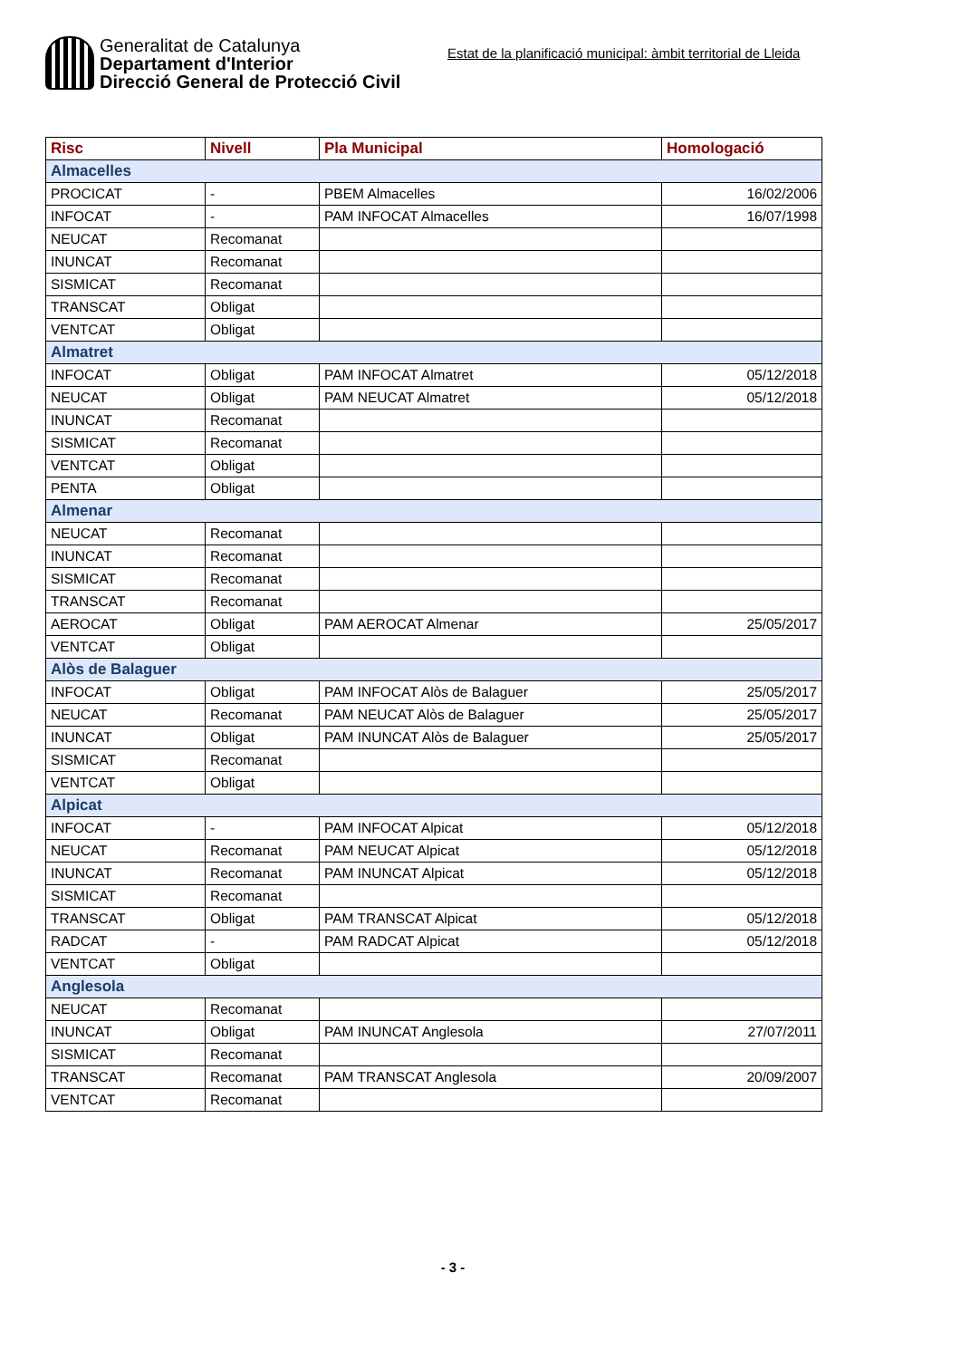Generalitat de Catalunya
Departament d'Interior
Direcció General de Protecció Civil
Estat de la planificació municipal: àmbit territorial de Lleida
| Risc | Nivell | Pla Municipal | Homologació |
| --- | --- | --- | --- |
| Almacelles | | | |
| PROCICAT | - | PBEM Almacelles | 16/02/2006 |
| INFOCAT | - | PAM INFOCAT Almacelles | 16/07/1998 |
| NEUCAT | Recomanat | | |
| INUNCAT | Recomanat | | |
| SISMICAT | Recomanat | | |
| TRANSCAT | Obligat | | |
| VENTCAT | Obligat | | |
| Almatret | | | |
| INFOCAT | Obligat | PAM INFOCAT Almatret | 05/12/2018 |
| NEUCAT | Obligat | PAM NEUCAT Almatret | 05/12/2018 |
| INUNCAT | Recomanat | | |
| SISMICAT | Recomanat | | |
| VENTCAT | Obligat | | |
| PENTA | Obligat | | |
| Almenar | | | |
| NEUCAT | Recomanat | | |
| INUNCAT | Recomanat | | |
| SISMICAT | Recomanat | | |
| TRANSCAT | Recomanat | | |
| AEROCAT | Obligat | PAM AEROCAT Almenar | 25/05/2017 |
| VENTCAT | Obligat | | |
| Alòs de Balaguer | | | |
| INFOCAT | Obligat | PAM INFOCAT Alòs de Balaguer | 25/05/2017 |
| NEUCAT | Recomanat | PAM NEUCAT Alòs de Balaguer | 25/05/2017 |
| INUNCAT | Obligat | PAM INUNCAT Alòs de Balaguer | 25/05/2017 |
| SISMICAT | Recomanat | | |
| VENTCAT | Obligat | | |
| Alpicat | | | |
| INFOCAT | - | PAM INFOCAT Alpicat | 05/12/2018 |
| NEUCAT | Recomanat | PAM NEUCAT Alpicat | 05/12/2018 |
| INUNCAT | Recomanat | PAM INUNCAT Alpicat | 05/12/2018 |
| SISMICAT | Recomanat | | |
| TRANSCAT | Obligat | PAM TRANSCAT Alpicat | 05/12/2018 |
| RADCAT | - | PAM RADCAT Alpicat | 05/12/2018 |
| VENTCAT | Obligat | | |
| Anglesola | | | |
| NEUCAT | Recomanat | | |
| INUNCAT | Obligat | PAM INUNCAT Anglesola | 27/07/2011 |
| SISMICAT | Recomanat | | |
| TRANSCAT | Recomanat | PAM TRANSCAT Anglesola | 20/09/2007 |
| VENTCAT | Recomanat | | |
- 3 -